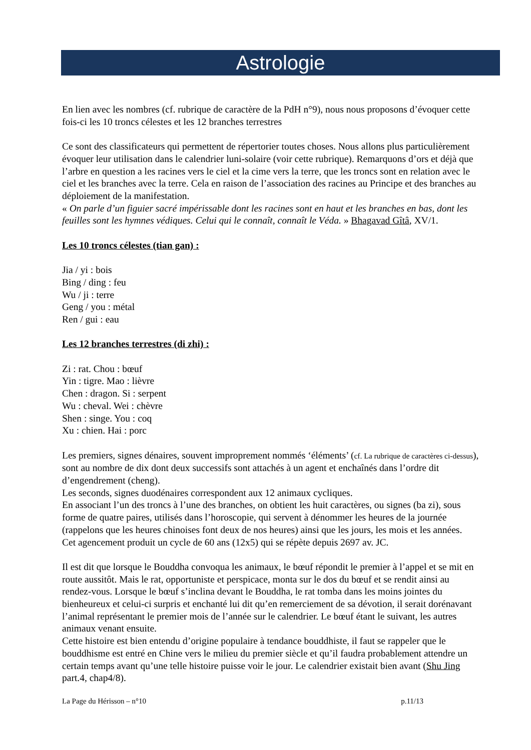Astrologie
En lien avec les nombres (cf. rubrique de caractère de la PdH n°9), nous nous proposons d’évoquer cette fois-ci les 10 troncs célestes et les 12 branches terrestres
Ce sont des classificateurs qui permettent de répertorier toutes choses. Nous allons plus particulièrement évoquer leur utilisation dans le calendrier luni-solaire (voir cette rubrique). Remarquons d’ors et déjà que l’arbre en question a les racines vers le ciel et la cime vers la terre, que les troncs sont en relation avec le ciel et les branches avec la terre. Cela en raison de l’association des racines au Principe et des branches au déploiement de la manifestation.
« On parle d’un figuier sacré impérissable dont les racines sont en haut et les branches en bas, dont les feuilles sont les hymnes védiques. Celui qui le connaît, connaît le Véda. » Bhagavad Gîtâ, XV/1.
Les 10 troncs célestes (tian gan) :
Jia / yi : bois
Bing / ding : feu
Wu / ji : terre
Geng / you : métal
Ren / gui : eau
Les 12 branches terrestres (di zhi) :
Zi : rat. Chou : bœuf
Yin : tigre. Mao : lièvre
Chen : dragon. Si : serpent
Wu : cheval. Wei : chèvre
Shen : singe. You : coq
Xu : chien. Hai : porc
Les premiers, signes dénaires, souvent improprement nommés ‘éléments’ (cf. La rubrique de caractères ci-dessus), sont au nombre de dix dont deux successifs sont attachés à un agent et enchaînés dans l’ordre dit d’engendrement (cheng).
Les seconds, signes duodénaires correspondent aux 12 animaux cycliques.
En associant l’un des troncs à l’une des branches, on obtient les huit caractères, ou signes (ba zi), sous forme de quatre paires, utilisés dans l’horoscopie, qui servent à dénommer les heures de la journée (rappelons que les heures chinoises font deux de nos heures) ainsi que les jours, les mois et les années.
Cet agencement produit un cycle de 60 ans (12x5) qui se répète depuis 2697 av. JC.
Il est dit que lorsque le Bouddha convoqua les animaux, le bœuf répondit le premier à l’appel et se mit en route aussitôt. Mais le rat, opportuniste et perspicace, monta sur le dos du bœuf et se rendit ainsi au rendez-vous. Lorsque le bœuf s’inclina devant le Bouddha, le rat tomba dans les moins jointes du bienheureux et celui-ci surpris et enchanté lui dit qu’en remerciement de sa dévotion, il serait dorénavant l’animal représentant le premier mois de l’année sur le calendrier. Le bœuf étant le suivant, les autres animaux venant ensuite.
Cette histoire est bien entendu d’origine populaire à tendance bouddhiste, il faut se rappeler que le bouddhisme est entré en Chine vers le milieu du premier siècle et qu’il faudra probablement attendre un certain temps avant qu’une telle histoire puisse voir le jour. Le calendrier existait bien avant (Shu Jing part.4, chap4/8).
La Page du Hérisson – n°10 p.11/13